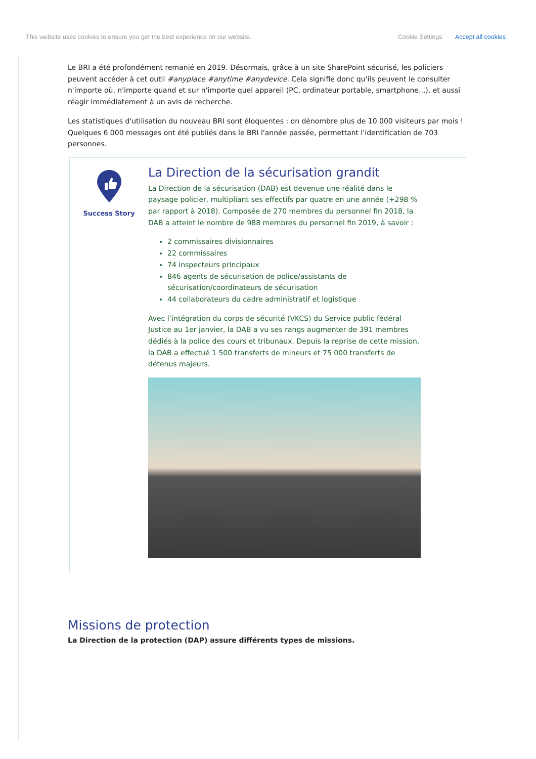This website uses cookies to ensure you get the best experience on our website. Cookie Settings Accept all cookies
Le BRI a été profondément remanié en 2019. Désormais, grâce à un site SharePoint sécurisé, les policiers peuvent accéder à cet outil #anyplace #anytime #anydevice. Cela signifie donc qu'ils peuvent le consulter n'importe où, n'importe quand et sur n'importe quel appareil (PC, ordinateur portable, smartphone...), et aussi réagir immédiatement à un avis de recherche.
Les statistiques d'utilisation du nouveau BRI sont éloquentes : on dénombre plus de 10 000 visiteurs par mois ! Quelques 6 000 messages ont été publiés dans le BRI l'année passée, permettant l'identification de 703 personnes.
Success Story
La Direction de la sécurisation grandit
La Direction de la sécurisation (DAB) est devenue une réalité dans le paysage policier, multipliant ses effectifs par quatre en une année (+298 % par rapport à 2018). Composée de 270 membres du personnel fin 2018, la DAB a atteint le nombre de 988 membres du personnel fin 2019, à savoir :
2 commissaires divisionnaires
22 commissaires
74 inspecteurs principaux
846 agents de sécurisation de police/assistants de sécurisation/coordinateurs de sécurisation
44 collaborateurs du cadre administratif et logistique
Avec l’intégration du corps de sécurité (VKCS) du Service public fédéral Justice au 1er janvier, la DAB a vu ses rangs augmenter de 391 membres dédiés à la police des cours et tribunaux. Depuis la reprise de cette mission, la DAB a effectué 1 500 transferts de mineurs et 75 000 transferts de détenus majeurs.
Missions de protection
La Direction de la protection (DAP) assure différents types de missions.